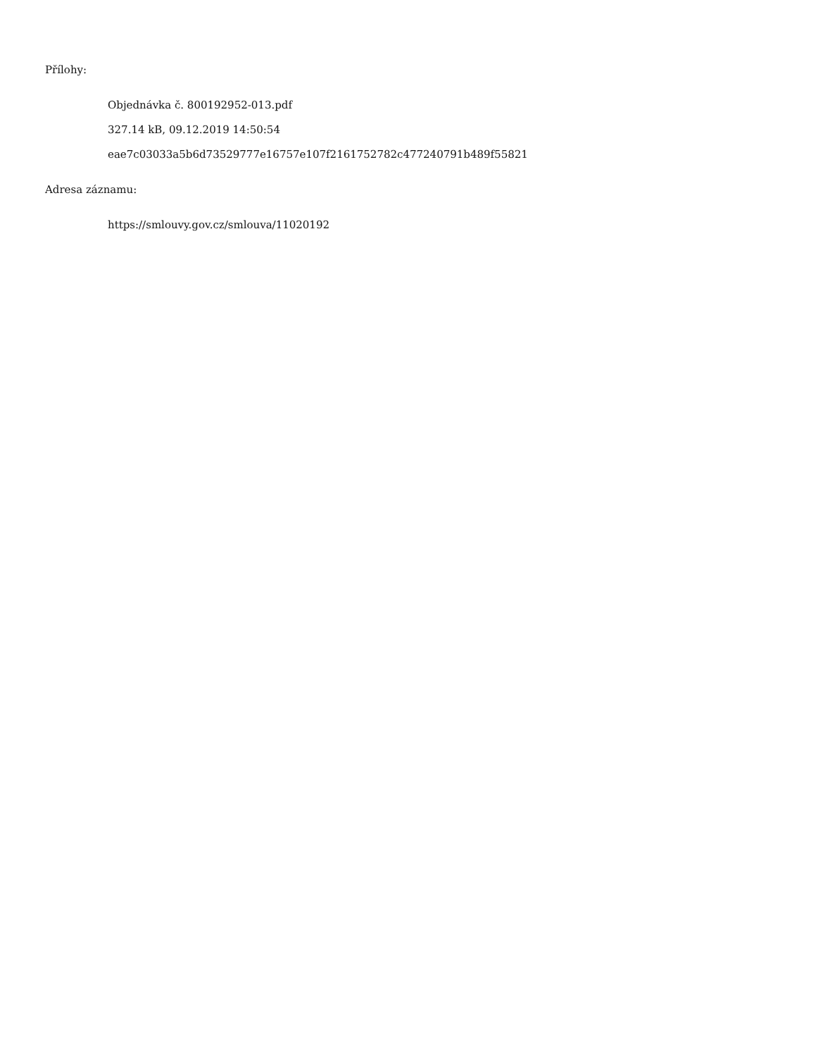Přílohy:
Objednávka č. 800192952-013.pdf
327.14 kB, 09.12.2019 14:50:54
eae7c03033a5b6d73529777e16757e107f2161752782c477240791b489f55821
Adresa záznamu:
https://smlouvy.gov.cz/smlouva/11020192